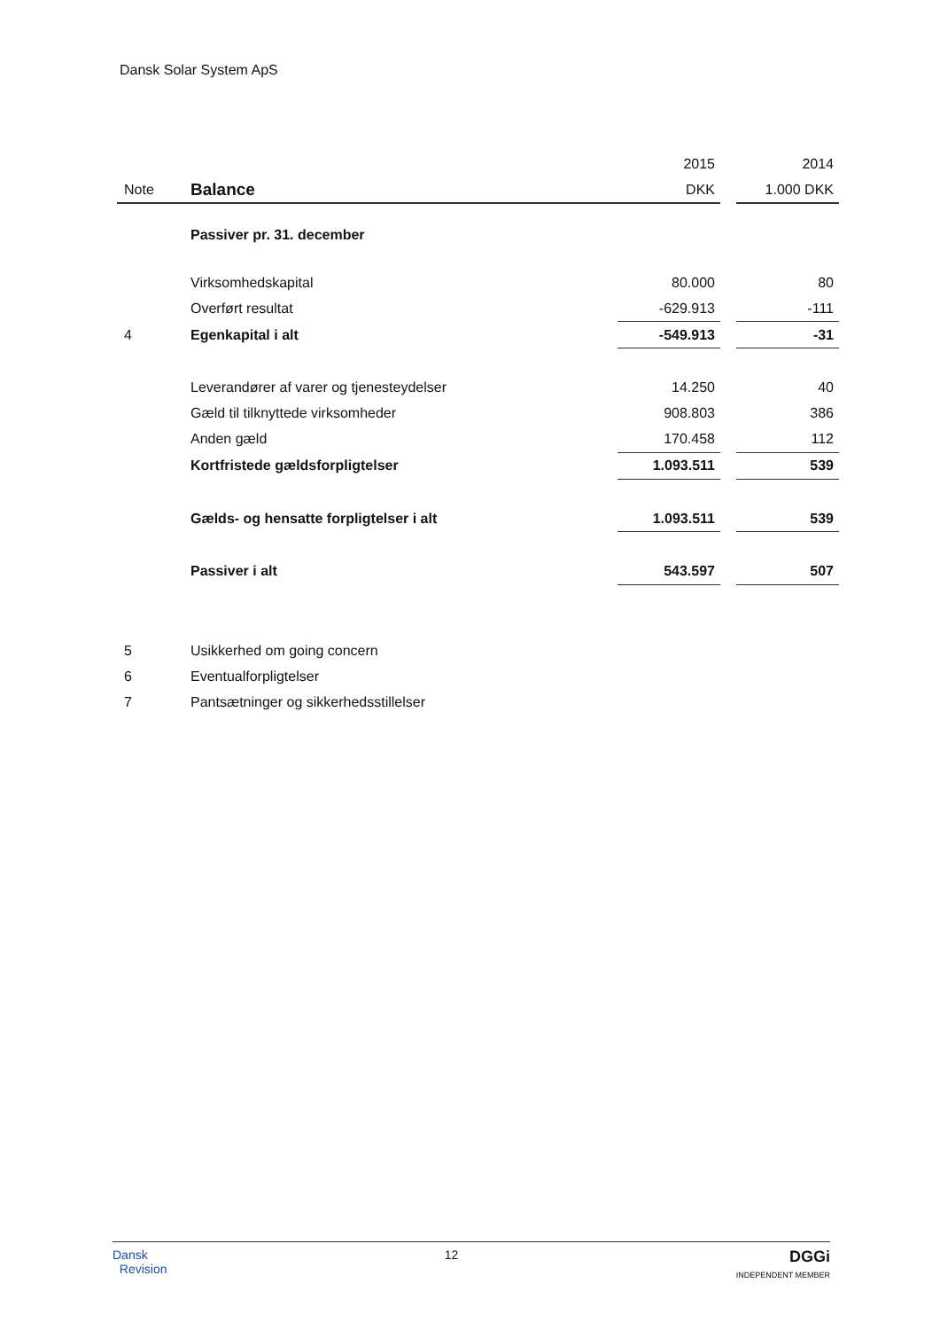Dansk Solar System ApS
| | | 2015 | | 2014 |
| Note | Balance | DKK | | 1.000 DKK |
| | Passiver pr. 31. december | | | |
| | Virksomhedskapital | 80.000 | | 80 |
| | Overført resultat | -629.913 | | -111 |
| 4 | Egenkapital i alt | -549.913 | | -31 |
| | Leverandører af varer og tjenesteydelser | 14.250 | | 40 |
| | Gæld til tilknyttede virksomheder | 908.803 | | 386 |
| | Anden gæld | 170.458 | | 112 |
| | Kortfristede gældsforpligtelser | 1.093.511 | | 539 |
| | Gælds- og hensatte forpligtelser i alt | 1.093.511 | | 539 |
| | Passiver i alt | 543.597 | | 507 |
| 5 | Usikkerhed om going concern | | | |
| 6 | Eventualforpligtelser | | | |
| 7 | Pantsætninger og sikkerhedsstillelser | | | |
Dansk
Revision
12
DGGi
INDEPENDENT MEMBER